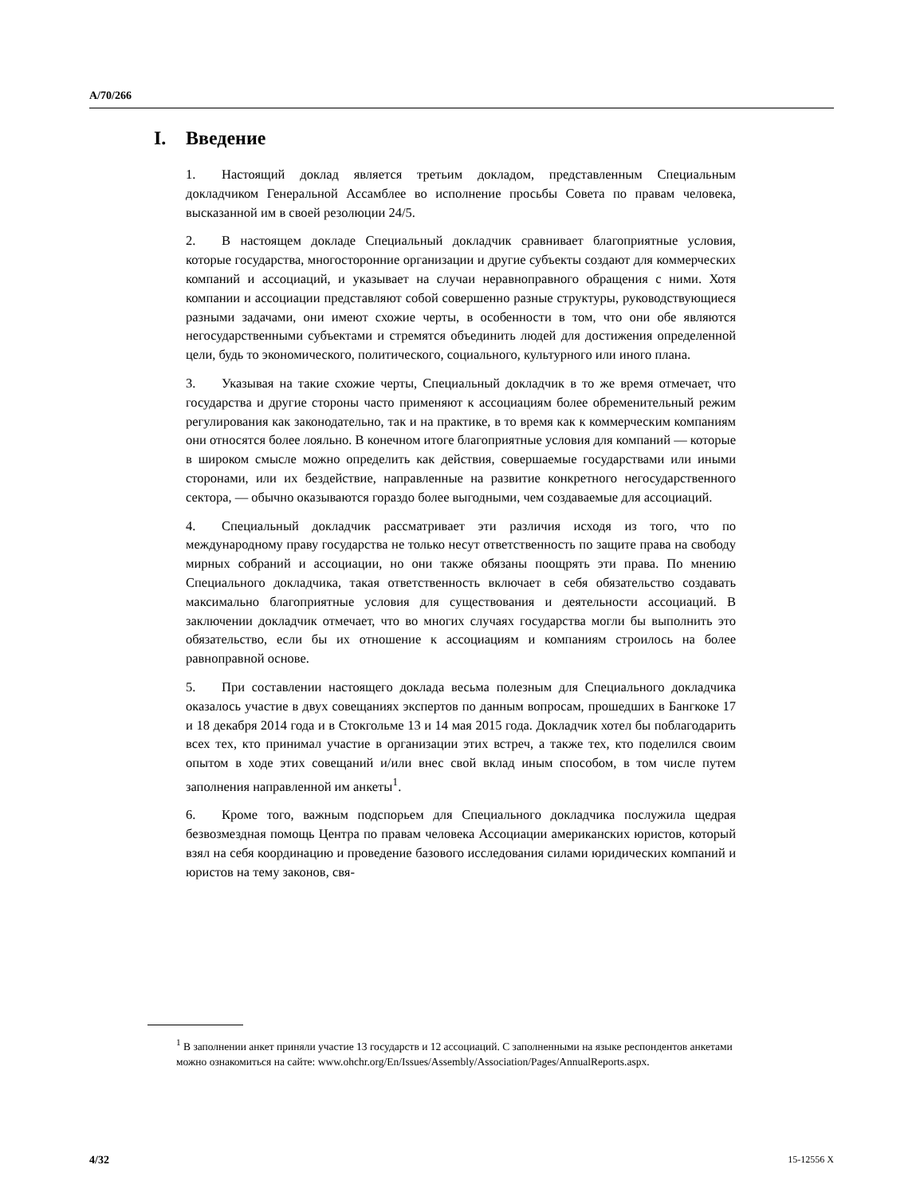A/70/266
I. Введение
1. Настоящий доклад является третьим докладом, представленным Специальным докладчиком Генеральной Ассамблее во исполнение просьбы Совета по правам человека, высказанной им в своей резолюции 24/5.
2. В настоящем докладе Специальный докладчик сравнивает благоприятные условия, которые государства, многосторонние организации и другие субъекты создают для коммерческих компаний и ассоциаций, и указывает на случаи неравноправного обращения с ними. Хотя компании и ассоциации представляют собой совершенно разные структуры, руководствующиеся разными задачами, они имеют схожие черты, в особенности в том, что они обе являются негосударственными субъектами и стремятся объединить людей для достижения определенной цели, будь то экономического, политического, социального, культурного или иного плана.
3. Указывая на такие схожие черты, Специальный докладчик в то же время отмечает, что государства и другие стороны часто применяют к ассоциациям более обременительный режим регулирования как законодательно, так и на практике, в то время как к коммерческим компаниям они относятся более лояльно. В конечном итоге благоприятные условия для компаний — которые в широком смысле можно определить как действия, совершаемые государствами или иными сторонами, или их бездействие, направленные на развитие конкретного негосударственного сектора, — обычно оказываются гораздо более выгодными, чем создаваемые для ассоциаций.
4. Специальный докладчик рассматривает эти различия исходя из того, что по международному праву государства не только несут ответственность по защите права на свободу мирных собраний и ассоциации, но они также обязаны поощрять эти права. По мнению Специального докладчика, такая ответственность включает в себя обязательство создавать максимально благоприятные условия для существования и деятельности ассоциаций. В заключении докладчик отмечает, что во многих случаях государства могли бы выполнить это обязательство, если бы их отношение к ассоциациям и компаниям строилось на более равноправной основе.
5. При составлении настоящего доклада весьма полезным для Специального докладчика оказалось участие в двух совещаниях экспертов по данным вопросам, прошедших в Бангкоке 17 и 18 декабря 2014 года и в Стокгольме 13 и 14 мая 2015 года. Докладчик хотел бы поблагодарить всех тех, кто принимал участие в организации этих встреч, а также тех, кто поделился своим опытом в ходе этих совещаний и/или внес свой вклад иным способом, в том числе путем заполнения направленной им анкеты<sup>1</sup>.
6. Кроме того, важным подспорьем для Специального докладчика послужила щедрая безвозмездная помощь Центра по правам человека Ассоциации американских юристов, который взял на себя координацию и проведение базового исследования силами юридических компаний и юристов на тему законов, свя-
<sup>1</sup> В заполнении анкет приняли участие 13 государств и 12 ассоциаций. С заполненными на языке респондентов анкетами можно ознакомиться на сайте: www.ohchr.org/En/Issues/Assembly/Association/Pages/AnnualReports.aspx.
4/32 15-12556 X